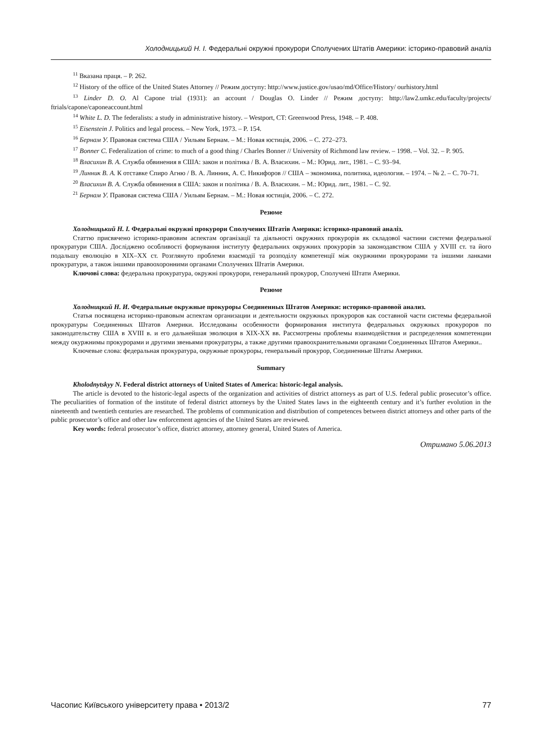Холодницький Н. І. Федеральні окружні прокурори Сполучених Штатів Америки: історико-правовий аналіз
<sup>11</sup> Вказана праця. – Р. 262.
<sup>12</sup> History of the office of the United States Attorney // Режим доступу: http://www.justice.gov/usao/md/Office/History/ ourhistory.html
<sup>13</sup> Linder D. O. Al Capone trial (1931): an account / Douglas O. Linder // Режим доступу: http://law2.umkc.edu/faculty/projects/ ftrials/capone/caponeaccount.html
<sup>14</sup> White L. D. The federalists: a study in administrative history. – Westport, CT: Greenwood Press, 1948. – P. 408.
<sup>15</sup> Eisenstein J. Politics and legal process. – New York, 1973. – P. 154.
<sup>16</sup> Бернам У. Правовая система США / Уильям Бернам. – М.: Новая юстиція, 2006. – С. 272–273.
<sup>17</sup> Bonner C. Federalization of crime: to much of a good thing / Charles Bonner // University of Richmond law review. – 1998. – Vol. 32. – P. 905.
<sup>18</sup> Власихин В. А. Служба обвинения в США: закон и політика / В. А. Власихин. – М.: Юрид. лит., 1981. – С. 93–94.
<sup>19</sup> Линник В. А. К отставке Спиро Агню / В. А. Линник, А. С. Никифоров // США – экономика, политика, идеология. – 1974. – № 2. – С. 70–71.
<sup>20</sup> Власихин В. А. Служба обвинения в США: закон и політика / В. А. Власихин. – М.: Юрид. лит., 1981. – С. 92.
<sup>21</sup> Бернам У. Правовая система США / Уильям Бернам. – М.: Новая юстиція, 2006. – С. 272.
Резюме
Холодницький Н. І. Федеральні окружні прокурори Сполучених Штатів Америки: історико-правовий аналіз.
Статтю присвячено історико-правовим аспектам організації та діяльності окружних прокурорів як складової частини системи федеральної прокуратури США. Досліджено особливості формування інституту федеральних окружних прокурорів за законодавством США у XVIII ст. та його подальшу еволюцію в XIX–XX ст. Розглянуто проблеми взаємодії та розподілу компетенції між окуржними прокурорами та іншими ланками прокуратури, а також іншими правоохоронними органами Сполучених Штатів Америки.
Ключові слова: федеральна прокуратура, окружні прокурори, генеральний прокурор, Сполучені Штати Америки.
Резюме
Холодницкий Н. И. Федеральные окружные прокуроры Соединенных Штатов Америки: историко-правовой анализ.
Статья посвящена историко-правовым аспектам организации и деятельности окружных прокуроров как составной части системы федеральной прокуратуры Соединенных Штатов Америки. Исследованы особенности формирования института федеральных окружных прокуроров по законодательству США в XVIII в. и его дальнейшая эволюция в XIX-XX вв. Рассмотрены проблемы взаимодействия и распределения компетенции между окуржнимы прокурорами и другими звеньями прокуратуры, а также другими правоохранительными органами Соединенных Штатов Америки..
Ключевые слова: федеральная прокуратура, окружные прокуроры, генеральный прокурор, Соединенные Штаты Америки.
Summary
Kholodnytskyy N. Federal district attorneys of United States of America: historic-legal analysis.
The article is devoted to the historic-legal aspects of the organization and activities of district attorneys as part of U.S. federal public prosecutor’s office. The peculiarities of formation of the institute of federal district attorneys by the United States laws in the eighteenth century and it’s further evolution in the nineteenth and twentieth centuries are researched. The problems of communication and distribution of competences between district attorneys and other parts of the public prosecutor’s office and other law enforcement agencies of the United States are reviewed.
Key words: federal prosecutor’s office, district attorney, attorney general, United States of America.
Отримано 5.06.2013
Часопис Київського університету права • 2013/2 77